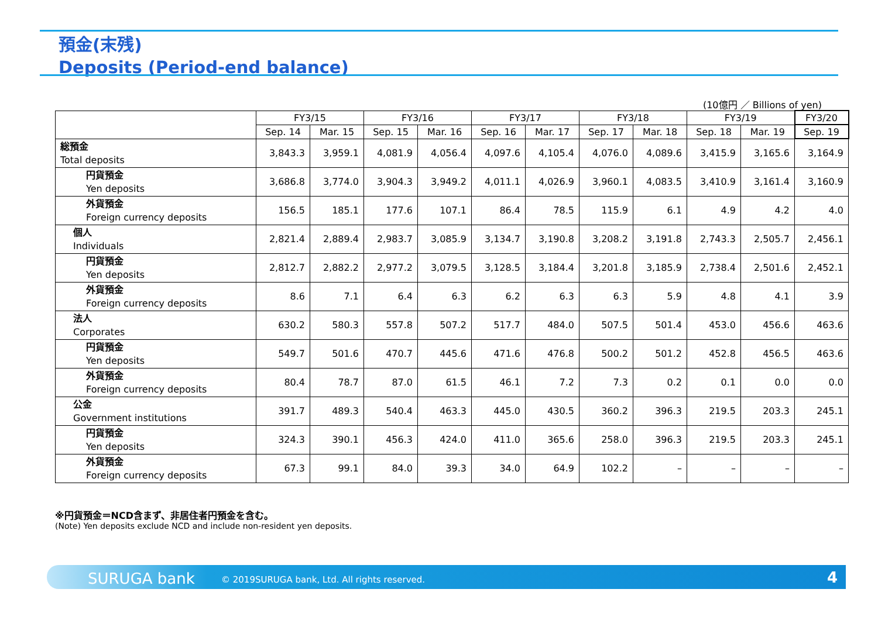預金(末残)
Deposits (Period-end balance)
(10億円 ／ Billions of yen)
| | FY3/15 | | FY3/16 | | FY3/17 | | FY3/18 | | FY3/19 | | FY3/20 |
| --- | --- | --- | --- | --- | --- | --- | --- | --- | --- | --- | --- |
| | Sep. 14 | Mar. 15 | Sep. 15 | Mar. 16 | Sep. 16 | Mar. 17 | Sep. 17 | Mar. 18 | Sep. 18 | Mar. 19 | Sep. 19 |
| 総預金 Total deposits | 3,843.3 | 3,959.1 | 4,081.9 | 4,056.4 | 4,097.6 | 4,105.4 | 4,076.0 | 4,089.6 | 3,415.9 | 3,165.6 | 3,164.9 |
| 円貨預金 Yen deposits | 3,686.8 | 3,774.0 | 3,904.3 | 3,949.2 | 4,011.1 | 4,026.9 | 3,960.1 | 4,083.5 | 3,410.9 | 3,161.4 | 3,160.9 |
| 外貨預金 Foreign currency deposits | 156.5 | 185.1 | 177.6 | 107.1 | 86.4 | 78.5 | 115.9 | 6.1 | 4.9 | 4.2 | 4.0 |
| 個人 Individuals | 2,821.4 | 2,889.4 | 2,983.7 | 3,085.9 | 3,134.7 | 3,190.8 | 3,208.2 | 3,191.8 | 2,743.3 | 2,505.7 | 2,456.1 |
| 円貨預金 Yen deposits | 2,812.7 | 2,882.2 | 2,977.2 | 3,079.5 | 3,128.5 | 3,184.4 | 3,201.8 | 3,185.9 | 2,738.4 | 2,501.6 | 2,452.1 |
| 外貨預金 Foreign currency deposits | 8.6 | 7.1 | 6.4 | 6.3 | 6.2 | 6.3 | 6.3 | 5.9 | 4.8 | 4.1 | 3.9 |
| 法人 Corporates | 630.2 | 580.3 | 557.8 | 507.2 | 517.7 | 484.0 | 507.5 | 501.4 | 453.0 | 456.6 | 463.6 |
| 円貨預金 Yen deposits | 549.7 | 501.6 | 470.7 | 445.6 | 471.6 | 476.8 | 500.2 | 501.2 | 452.8 | 456.5 | 463.6 |
| 外貨預金 Foreign currency deposits | 80.4 | 78.7 | 87.0 | 61.5 | 46.1 | 7.2 | 7.3 | 0.2 | 0.1 | 0.0 | 0.0 |
| 公金 Government institutions | 391.7 | 489.3 | 540.4 | 463.3 | 445.0 | 430.5 | 360.2 | 396.3 | 219.5 | 203.3 | 245.1 |
| 円貨預金 Yen deposits | 324.3 | 390.1 | 456.3 | 424.0 | 411.0 | 365.6 | 258.0 | 396.3 | 219.5 | 203.3 | 245.1 |
| 外貨預金 Foreign currency deposits | 67.3 | 99.1 | 84.0 | 39.3 | 34.0 | 64.9 | 102.2 | – | – | – | – |
※円貨預金＝NCD含まず、非居住者円預金を含む。
(Note) Yen deposits exclude NCD and include non-resident yen deposits.
SURUGA bank © 2019SURUGA bank, Ltd. All rights reserved. 4